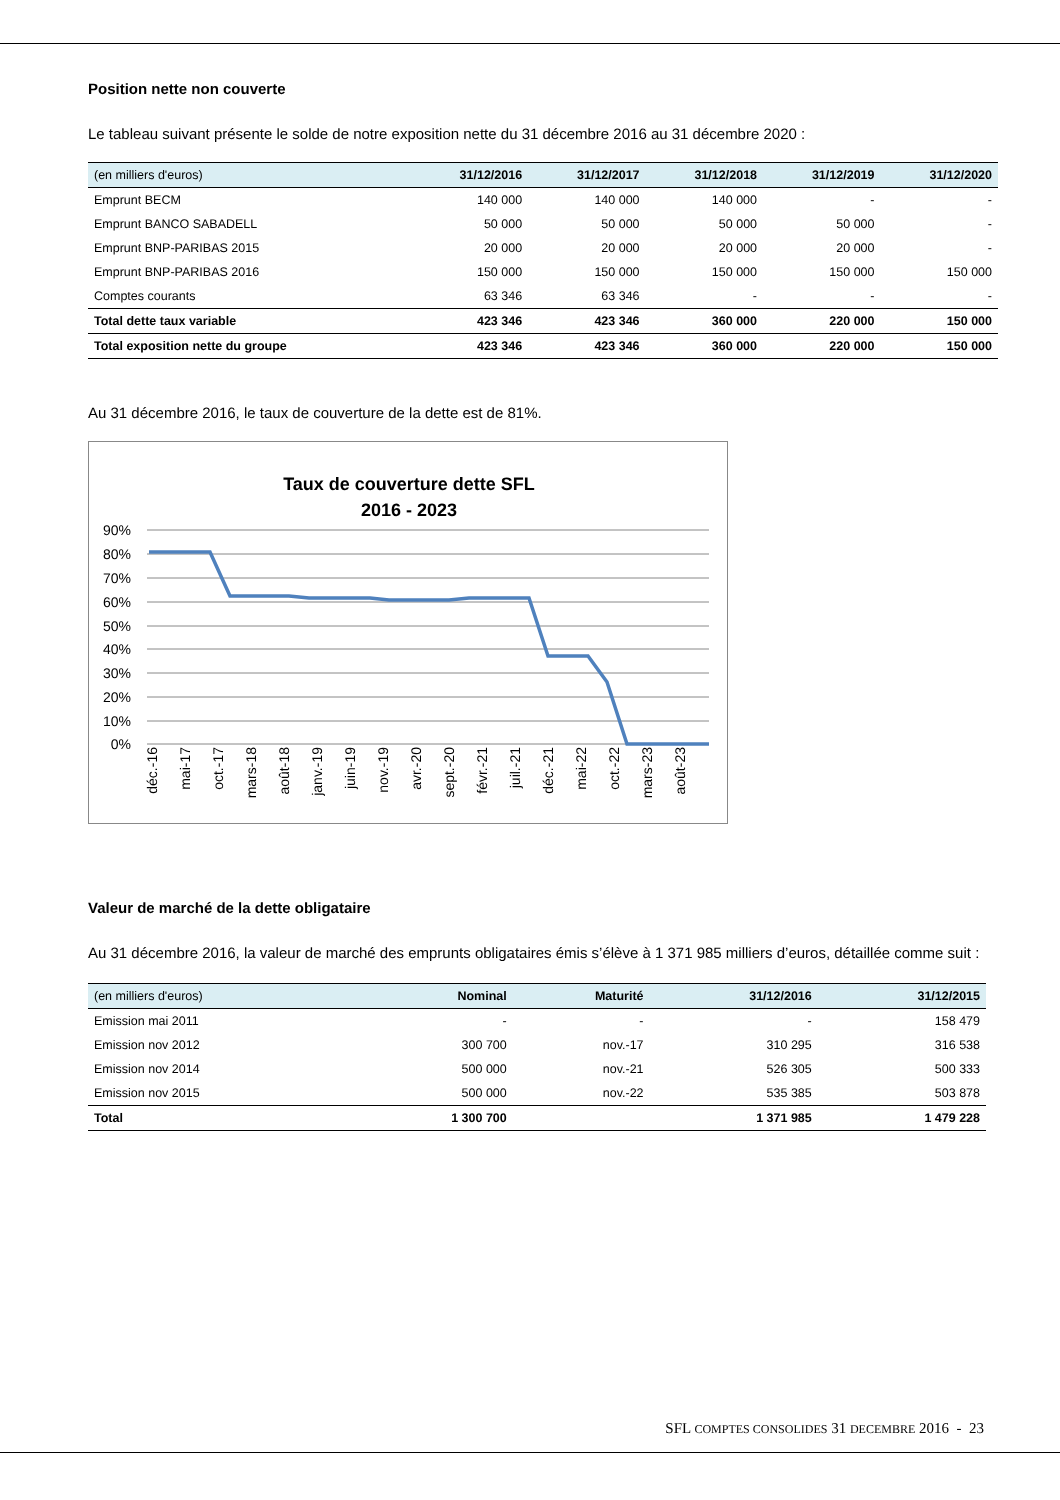Position nette non couverte
Le tableau suivant présente le solde de notre exposition nette du 31 décembre 2016 au 31 décembre 2020 :
| (en milliers d'euros) | 31/12/2016 | 31/12/2017 | 31/12/2018 | 31/12/2019 | 31/12/2020 |
| --- | --- | --- | --- | --- | --- |
| Emprunt BECM | 140 000 | 140 000 | 140 000 | - | - |
| Emprunt BANCO SABADELL | 50 000 | 50 000 | 50 000 | 50 000 | - |
| Emprunt BNP-PARIBAS 2015 | 20 000 | 20 000 | 20 000 | 20 000 | - |
| Emprunt BNP-PARIBAS 2016 | 150 000 | 150 000 | 150 000 | 150 000 | 150 000 |
| Comptes courants | 63 346 | 63 346 | - | - | - |
| Total dette taux variable | 423 346 | 423 346 | 360 000 | 220 000 | 150 000 |
| Total exposition nette du groupe | 423 346 | 423 346 | 360 000 | 220 000 | 150 000 |
Au 31 décembre 2016, le taux de couverture de la dette est de 81%.
Taux de couverture dette SFL
2016 - 2023
90%
80%
70%
60%
50%
40%
30%
20%
10%
0%
déc.-16
mai-17
oct.-17
mars-18
août-18
janv.-19
juin-19
nov.-19
avr.-20
sept.-20
févr.-21
juil.-21
déc.-21
mai-22
oct.-22
mars-23
août-23
Valeur de marché de la dette obligataire
Au 31 décembre 2016, la valeur de marché des emprunts obligataires émis s’élève à 1 371 985 milliers d’euros, détaillée comme suit :
| (en milliers d'euros) | Nominal | Maturité | 31/12/2016 | 31/12/2015 |
| --- | --- | --- | --- | --- |
| Emission mai 2011 | - | - | - | 158 479 |
| Emission nov 2012 | 300 700 | nov.-17 | 310 295 | 316 538 |
| Emission nov 2014 | 500 000 | nov.-21 | 526 305 | 500 333 |
| Emission nov 2015 | 500 000 | nov.-22 | 535 385 | 503 878 |
| Total | 1 300 700 | | 1 371 985 | 1 479 228 |
SFL COMPTES CONSOLIDES 31 DECEMBRE 2016 - 23